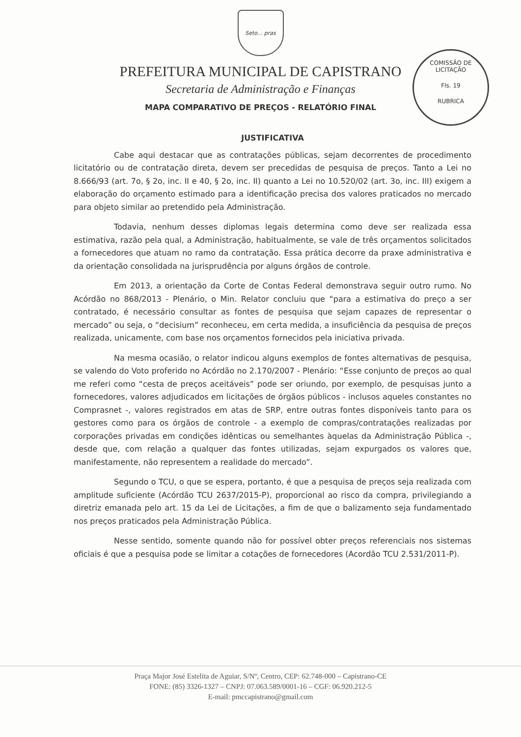Seto... pras
PREFEITURA MUNICIPAL DE CAPISTRANO
Secretaria de Administração e Finanças
MAPA COMPARATIVO DE PREÇOS - RELATÓRIO FINAL
COMISSÃO DE LICITAÇÃO
Fls. 19
RUBRICA
JUSTIFICATIVA
Cabe aqui destacar que as contratações públicas, sejam decorrentes de procedimento licitatório ou de contratação direta, devem ser precedidas de pesquisa de preços. Tanto a Lei no 8.666/93 (art. 7o, § 2o, inc. II e 40, § 2o, inc. II) quanto a Lei no 10.520/02 (art. 3o, inc. III) exigem a elaboração do orçamento estimado para a identificação precisa dos valores praticados no mercado para objeto similar ao pretendido pela Administração.
Todavia, nenhum desses diplomas legais determina como deve ser realizada essa estimativa, razão pela qual, a Administração, habitualmente, se vale de três orçamentos solicitados a fornecedores que atuam no ramo da contratação. Essa prática decorre da praxe administrativa e da orientação consolidada na jurisprudência por alguns órgãos de controle.
Em 2013, a orientação da Corte de Contas Federal demonstrava seguir outro rumo. No Acórdão no 868/2013 - Plenário, o Min. Relator concluiu que “para a estimativa do preço a ser contratado, é necessário consultar as fontes de pesquisa que sejam capazes de representar o mercado” ou seja, o “decisium” reconheceu, em certa medida, a insuficiência da pesquisa de preços realizada, unicamente, com base nos orçamentos fornecidos pela iniciativa privada.
Na mesma ocasião, o relator indicou alguns exemplos de fontes alternativas de pesquisa, se valendo do Voto proferido no Acórdão no 2.170/2007 - Plenário: “Esse conjunto de preços ao qual me referi como “cesta de preços aceitáveis” pode ser oriundo, por exemplo, de pesquisas junto a fornecedores, valores adjudicados em licitações de órgãos públicos - inclusos aqueles constantes no Comprasnet -, valores registrados em atas de SRP, entre outras fontes disponíveis tanto para os gestores como para os órgãos de controle - a exemplo de compras/contratações realizadas por corporações privadas em condições idênticas ou semelhantes àquelas da Administração Pública -, desde que, com relação a qualquer das fontes utilizadas, sejam expurgados os valores que, manifestamente, não representem a realidade do mercado”.
Segundo o TCU, o que se espera, portanto, é que a pesquisa de preços seja realizada com amplitude suficiente (Acórdão TCU 2637/2015-P), proporcional ao risco da compra, privilegiando a diretriz emanada pelo art. 15 da Lei de Licitações, a fim de que o balizamento seja fundamentado nos preços praticados pela Administração Pública.
Nesse sentido, somente quando não for possível obter preços referenciais nos sistemas oficiais é que a pesquisa pode se limitar a cotações de fornecedores (Acordão TCU 2.531/2011-P).
Praça Major José Estelita de Aguiar, S/Nº, Centro, CEP: 62.748-000 – Capistrano-CE
FONE: (85) 3326-1327 – CNPJ: 07.063.589/0001-16 – CGF: 06.920.212-5
E-mail: pmccapistrano@gmail.com